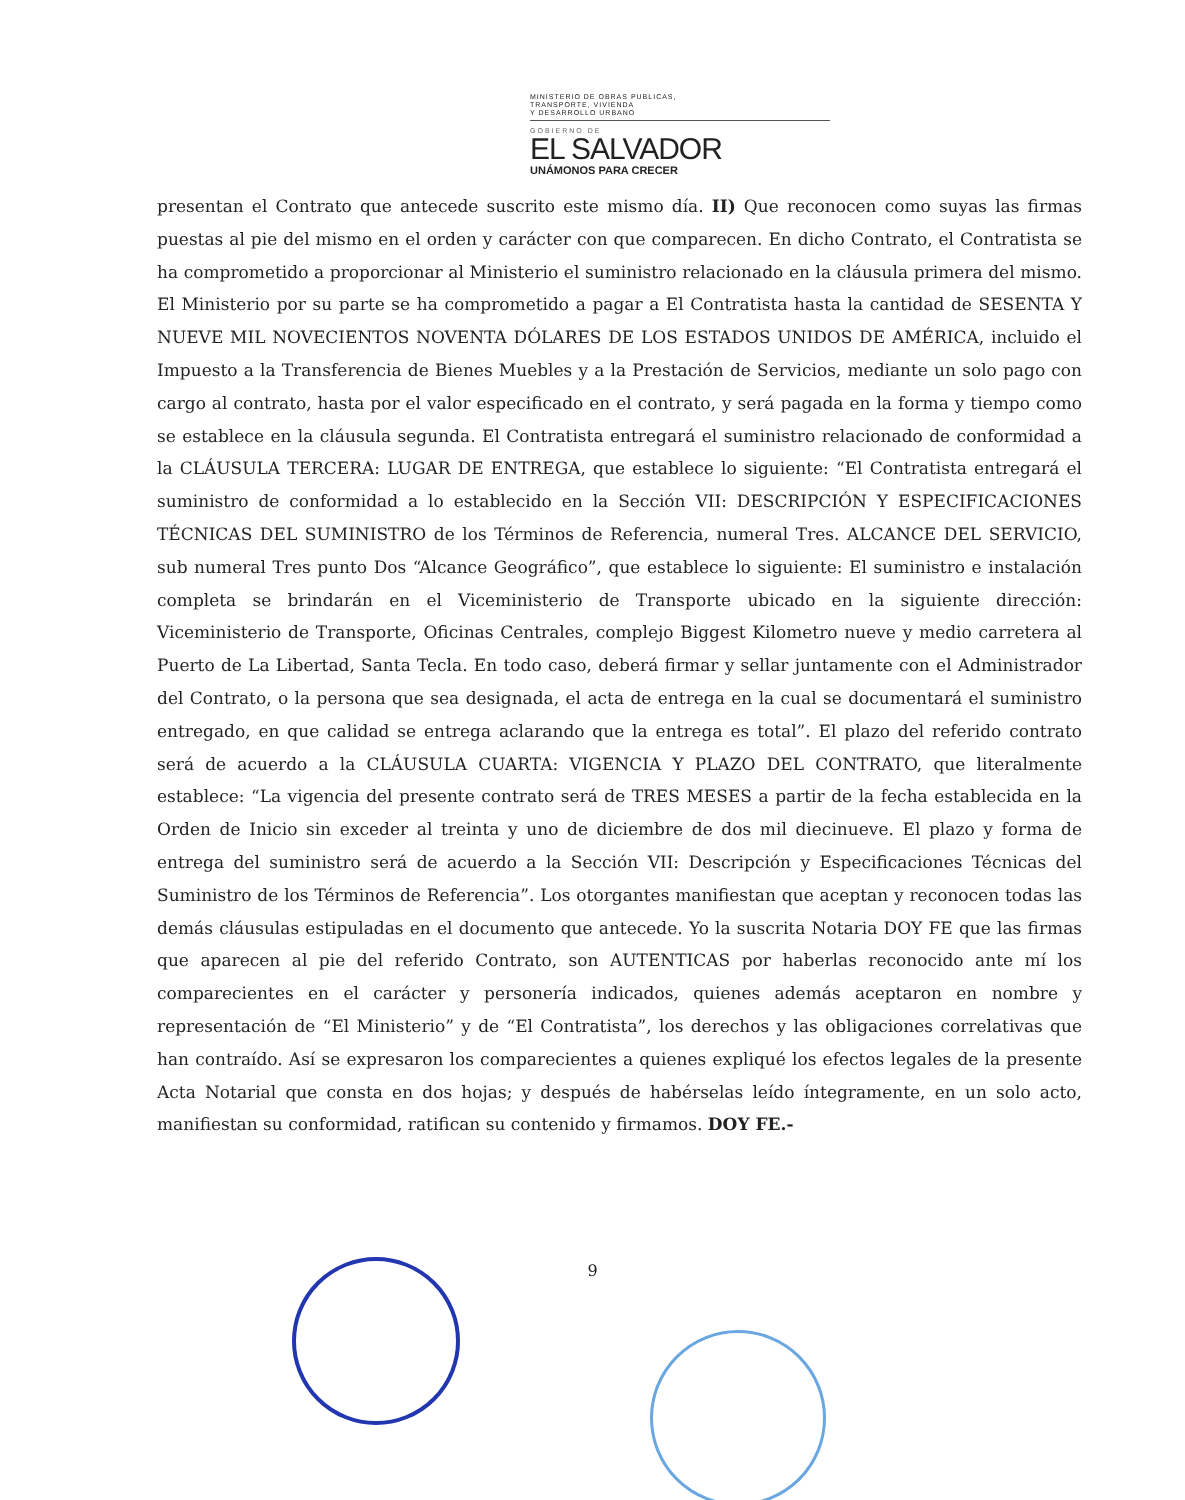MINISTERIO DE OBRAS PUBLICAS,
TRANSPORTE, VIVIENDA
Y DESARROLLO URBANO
GOBIERNO DE
EL SALVADOR
UNÁMONOS PARA CRECER
presentan el Contrato que antecede suscrito este mismo día. II) Que reconocen como suyas las firmas puestas al pie del mismo en el orden y carácter con que comparecen. En dicho Contrato, el Contratista se ha comprometido a proporcionar al Ministerio el suministro relacionado en la cláusula primera del mismo. El Ministerio por su parte se ha comprometido a pagar a El Contratista hasta la cantidad de SESENTA Y NUEVE MIL NOVECIENTOS NOVENTA DÓLARES DE LOS ESTADOS UNIDOS DE AMÉRICA, incluido el Impuesto a la Transferencia de Bienes Muebles y a la Prestación de Servicios, mediante un solo pago con cargo al contrato, hasta por el valor especificado en el contrato, y será pagada en la forma y tiempo como se establece en la cláusula segunda. El Contratista entregará el suministro relacionado de conformidad a la CLÁUSULA TERCERA: LUGAR DE ENTREGA, que establece lo siguiente: “El Contratista entregará el suministro de conformidad a lo establecido en la Sección VII: DESCRIPCIÓN Y ESPECIFICACIONES TÉCNICAS DEL SUMINISTRO de los Términos de Referencia, numeral Tres. ALCANCE DEL SERVICIO, sub numeral Tres punto Dos “Alcance Geográfico”, que establece lo siguiente: El suministro e instalación completa se brindarán en el Viceministerio de Transporte ubicado en la siguiente dirección: Viceministerio de Transporte, Oficinas Centrales, complejo Biggest Kilometro nueve y medio carretera al Puerto de La Libertad, Santa Tecla. En todo caso, deberá firmar y sellar juntamente con el Administrador del Contrato, o la persona que sea designada, el acta de entrega en la cual se documentará el suministro entregado, en que calidad se entrega aclarando que la entrega es total”. El plazo del referido contrato será de acuerdo a la CLÁUSULA CUARTA: VIGENCIA Y PLAZO DEL CONTRATO, que literalmente establece: “La vigencia del presente contrato será de TRES MESES a partir de la fecha establecida en la Orden de Inicio sin exceder al treinta y uno de diciembre de dos mil diecinueve. El plazo y forma de entrega del suministro será de acuerdo a la Sección VII: Descripción y Especificaciones Técnicas del Suministro de los Términos de Referencia”. Los otorgantes manifiestan que aceptan y reconocen todas las demás cláusulas estipuladas en el documento que antecede. Yo la suscrita Notaria DOY FE que las firmas que aparecen al pie del referido Contrato, son AUTENTICAS por haberlas reconocido ante mí los comparecientes en el carácter y personería indicados, quienes además aceptaron en nombre y representación de “El Ministerio” y de “El Contratista”, los derechos y las obligaciones correlativas que han contraído. Así se expresaron los comparecientes a quienes expliqué los efectos legales de la presente Acta Notarial que consta en dos hojas; y después de habérselas leído íntegramente, en un solo acto, manifiestan su conformidad, ratifican su contenido y firmamos. DOY FE.-
9